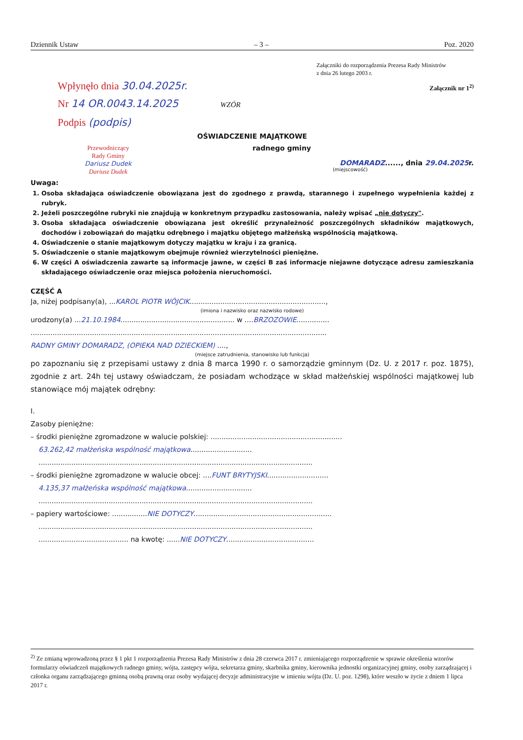Dziennik Ustaw – 3 – Poz. 2020
Załączniki do rozporządzenia Prezesa Rady Ministrów
z dnia 26 lutego 2003 r.
Wpłynęło dnia 30.04.2025r.
Nr 14 OR.0043.14.2025 WZÓR
Podpis (podpis)
Załącznik nr 1<sup>2)</sup>
OŚWIADCZENIE MAJĄTKOWE
Przewodniczący
Rady Gminy
Dariusz Dudek
Dariusz Dudek
radnego gminy
DOMARADZ......, dnia 29.04.2025r.
(miejscowość)
Uwaga:
1. Osoba składająca oświadczenie obowiązana jest do zgodnego z prawdą, starannego i zupełnego wypełnienia każdej z rubryk.
2. Jeżeli poszczególne rubryki nie znajdują w konkretnym przypadku zastosowania, należy wpisać „nie dotyczy".
3. Osoba składająca oświadczenie obowiązana jest określić przynależność poszczególnych składników majątkowych, dochodów i zobowiązań do majątku odrębnego i majątku objętego małżeńską wspólnością majątkową.
4. Oświadczenie o stanie majątkowym dotyczy majątku w kraju i za granicą.
5. Oświadczenie o stanie majątkowym obejmuje również wierzytelności pieniężne.
6. W części A oświadczenia zawarte są informacje jawne, w części B zaś informacje niejawne dotyczące adresu zamieszkania składającego oświadczenie oraz miejsca położenia nieruchomości.
CZĘŚĆ A
Ja, niżej podpisany(a), ...KAROL PIOTR WÓJCIK..............................................................,
(imiona i nazwisko oraz nazwisko rodowe)
urodzony(a) ...21.10.1984.................................................... w ....BRZOZOWIE...............
.......................................................................................................................................
RADNY GMINY DOMARADZ, (OPIEKA NAD DZIECKIEM) ....,
(miejsce zatrudnienia, stanowisko lub funkcja)
po zapoznaniu się z przepisami ustawy z dnia 8 marca 1990 r. o samorządzie gminnym (Dz. U. z 2017 r. poz. 1875), zgodnie z art. 24h tej ustawy oświadczam, że posiadam wchodzące w skład małżeńskiej wspólności majątkowej lub stanowiące mój majątek odrębny:
I.
Zasoby pieniężne:
– środki pieniężne zgromadzone w walucie polskiej: ............................................................
63.262,42 małżeńska wspólność majątkowa............................
.............................................................................................................................
– środki pieniężne zgromadzone w walucie obcej: ....FUNT BRYTYJSKI............................
4.135,37 małżeńska wspólność majątkowa..............................
.............................................................................................................................
– papiery wartościowe: ................NIE DOTYCZY...............................................................
.............................................................................................................................
......................................... na kwotę: ......NIE DOTYCZY........................................
<sup>2)</sup> Ze zmianą wprowadzoną przez § 1 pkt 1 rozporządzenia Prezesa Rady Ministrów z dnia 28 czerwca 2017 r. zmieniającego rozporządzenie w sprawie określenia wzorów formularzy oświadczeń majątkowych radnego gminy, wójta, zastępcy wójta, sekretarza gminy, skarbnika gminy, kierownika jednostki organizacyjnej gminy, osoby zarządzającej i członka organu zarządzającego gminną osobą prawną oraz osoby wydającej decyzje administracyjne w imieniu wójta (Dz. U. poz. 1298), które weszło w życie z dniem 1 lipca 2017 r.